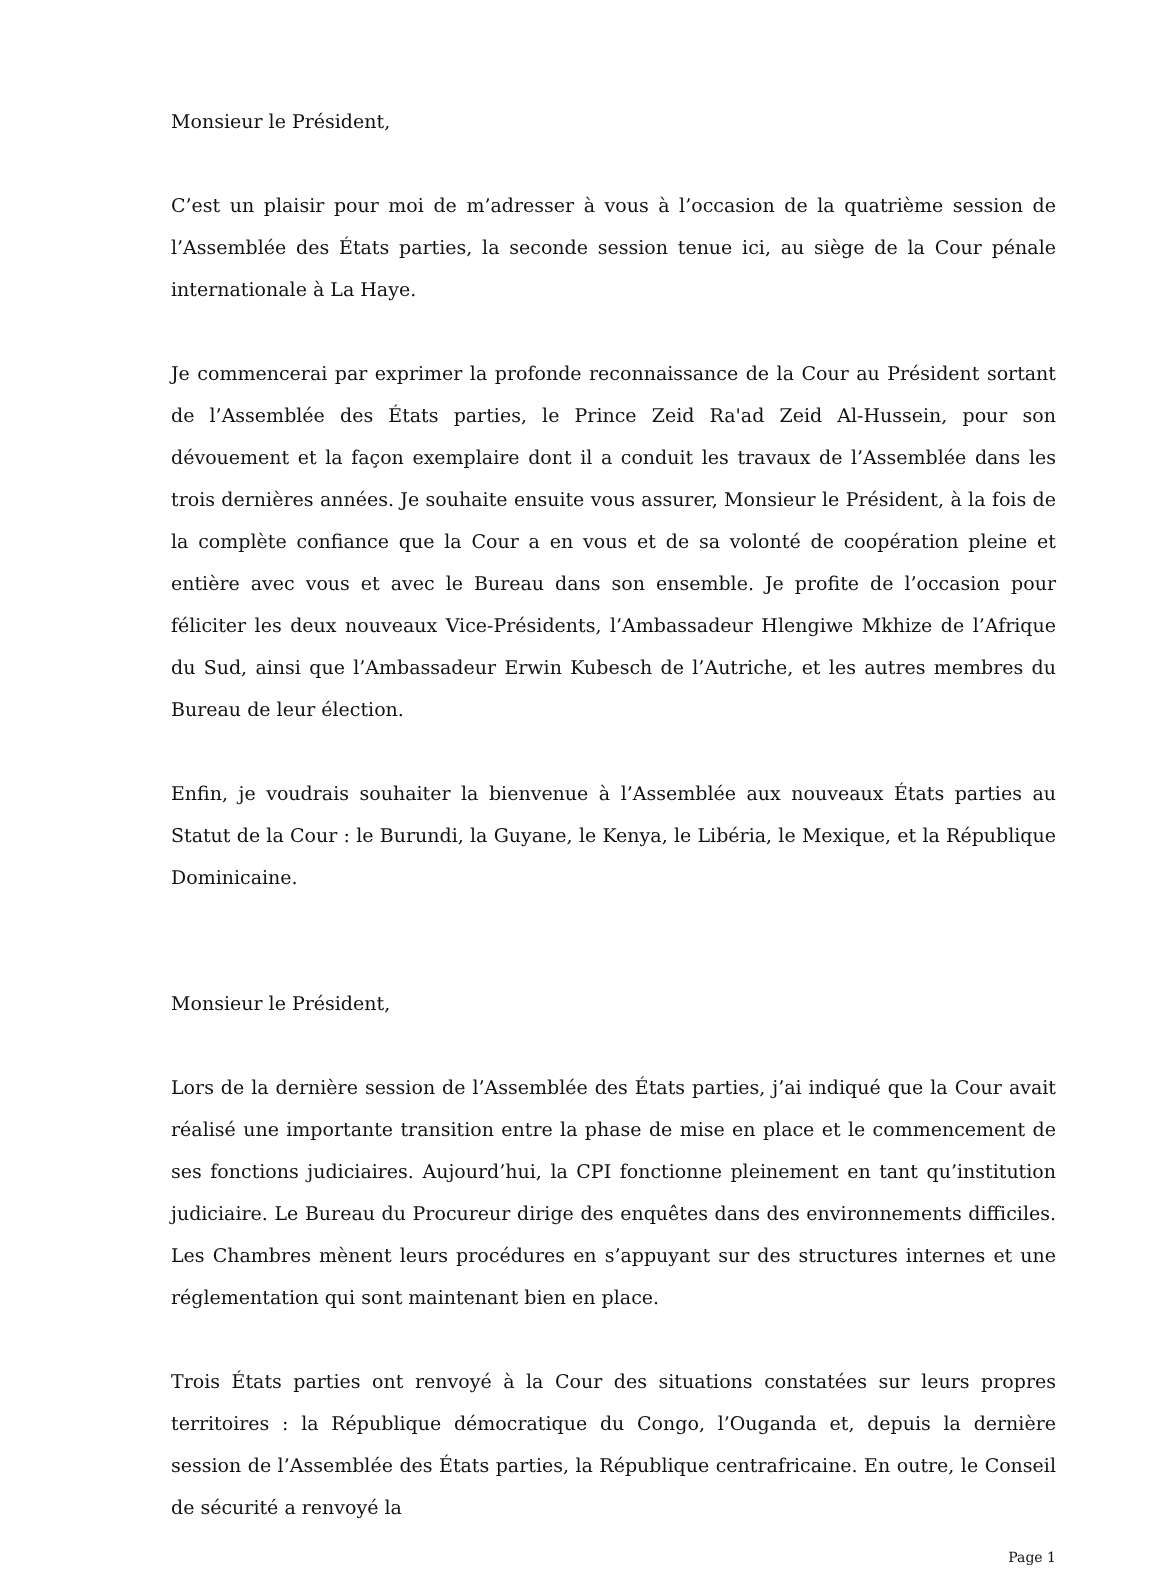Monsieur le Président,
C’est un plaisir pour moi de m’adresser à vous à l’occasion de la quatrième session de l’Assemblée des États parties, la seconde session tenue ici, au siège de la Cour pénale internationale à La Haye.
Je commencerai par exprimer la profonde reconnaissance de la Cour au Président sortant de l’Assemblée des États parties, le Prince Zeid Ra'ad Zeid Al-Hussein, pour son dévouement et la façon exemplaire dont il a conduit les travaux de l’Assemblée dans les trois dernières années. Je souhaite ensuite vous assurer, Monsieur le Président, à la fois de la complète confiance que la Cour a en vous et de sa volonté de coopération pleine et entière avec vous et avec le Bureau dans son ensemble. Je profite de l’occasion pour féliciter les deux nouveaux Vice-Présidents, l’Ambassadeur Hlengiwe Mkhize de l’Afrique du Sud, ainsi que l’Ambassadeur Erwin Kubesch de l’Autriche, et les autres membres du Bureau de leur élection.
Enfin, je voudrais souhaiter la bienvenue à l’Assemblée aux nouveaux États parties au Statut de la Cour : le Burundi, la Guyane, le Kenya, le Libéria, le Mexique, et la République Dominicaine.
Monsieur le Président,
Lors de la dernière session de l’Assemblée des États parties, j’ai indiqué que la Cour avait réalisé une importante transition entre la phase de mise en place et le commencement de ses fonctions judiciaires. Aujourd’hui, la CPI fonctionne pleinement en tant qu’institution judiciaire. Le Bureau du Procureur dirige des enquêtes dans des environnements difficiles. Les Chambres mènent leurs procédures en s’appuyant sur des structures internes et une réglementation qui sont maintenant bien en place.
Trois États parties ont renvoyé à la Cour des situations constatées sur leurs propres territoires : la République démocratique du Congo, l’Ouganda et, depuis la dernière session de l’Assemblée des États parties, la République centrafricaine. En outre, le Conseil de sécurité a renvoyé la
Page 1